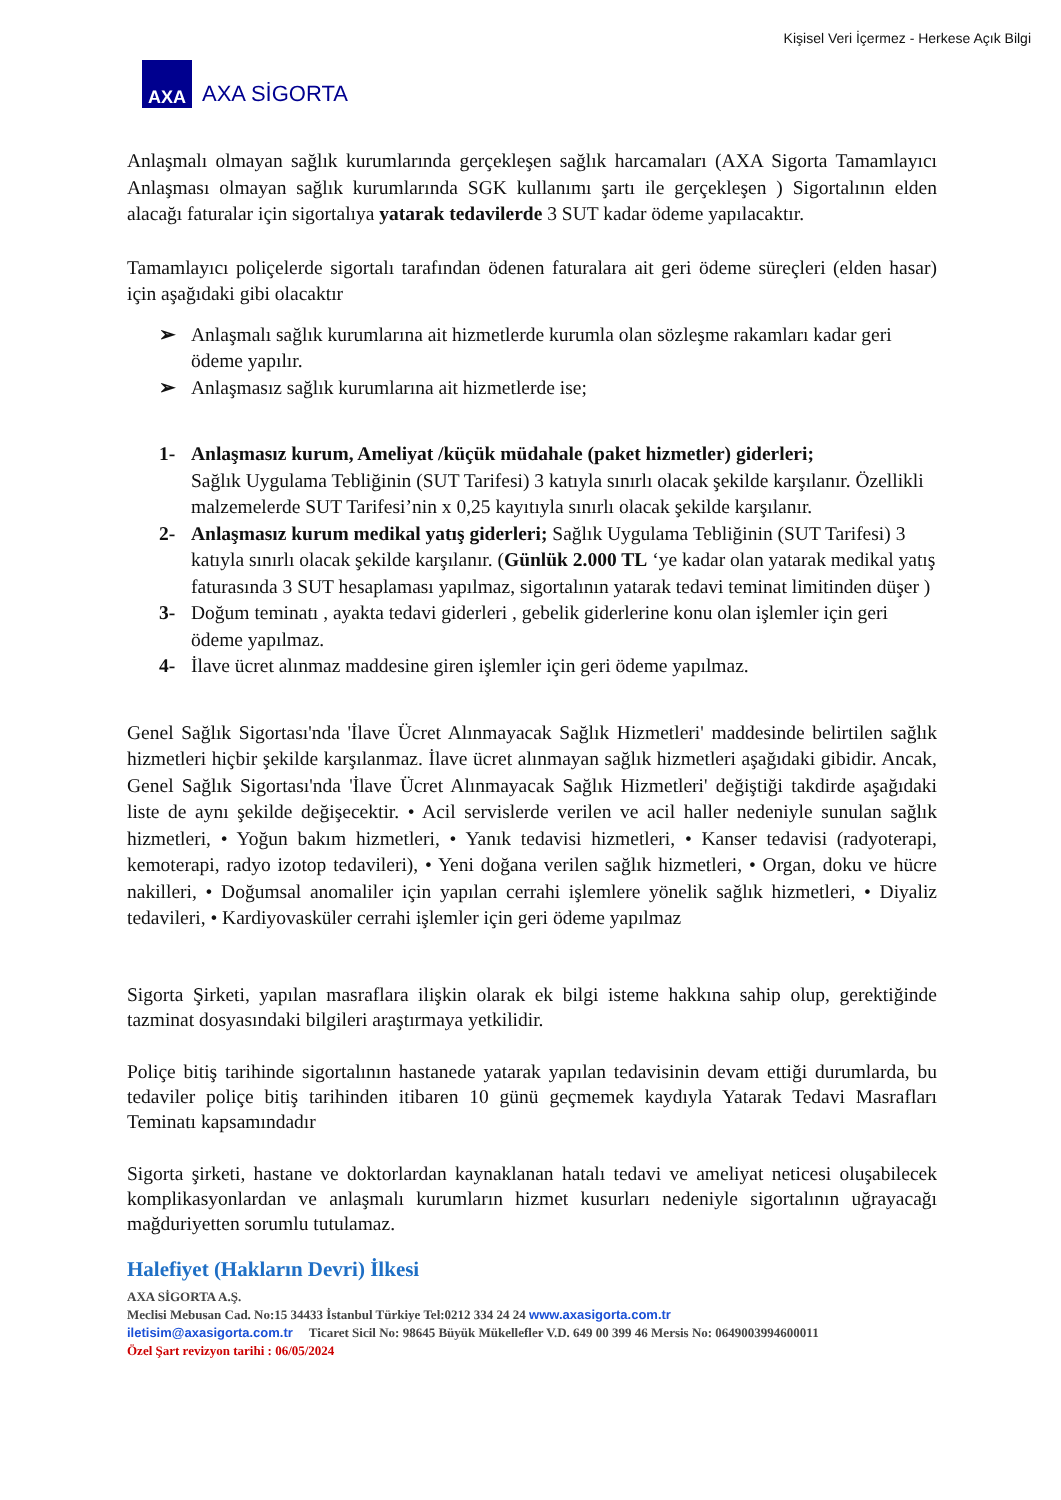Kişisel Veri İçermez - Herkese Açık Bilgi
AXA
AXA SİGORTA
Anlaşmalı olmayan sağlık kurumlarında gerçekleşen sağlık harcamaları (AXA Sigorta Tamamlayıcı Anlaşması olmayan sağlık kurumlarında SGK kullanımı şartı ile gerçekleşen ) Sigortalının elden alacağı faturalar için sigortalıya yatarak tedavilerde 3 SUT kadar ödeme yapılacaktır.
Tamamlayıcı poliçelerde sigortalı tarafından ödenen faturalara ait geri ödeme süreçleri (elden hasar) için aşağıdaki gibi olacaktır
➢ Anlaşmalı sağlık kurumlarına ait hizmetlerde kurumla olan sözleşme rakamları kadar geri ödeme yapılır.
➢ Anlaşmasız sağlık kurumlarına ait hizmetlerde ise;
1- Anlaşmasız kurum, Ameliyat /küçük müdahale (paket hizmetler) giderleri;
Sağlık Uygulama Tebliğinin (SUT Tarifesi) 3 katıyla sınırlı olacak şekilde karşılanır. Özellikli malzemelerde SUT Tarifesi’nin x 0,25 kayıtıyla sınırlı olacak şekilde karşılanır.
2- Anlaşmasız kurum medikal yatış giderleri; Sağlık Uygulama Tebliğinin (SUT Tarifesi) 3 katıyla sınırlı olacak şekilde karşılanır. (Günlük 2.000 TL ‘ye kadar olan yatarak medikal yatış faturasında 3 SUT hesaplaması yapılmaz, sigortalının yatarak tedavi teminat limitinden düşer )
3- Doğum teminatı , ayakta tedavi giderleri , gebelik giderlerine konu olan işlemler için geri ödeme yapılmaz.
4- İlave ücret alınmaz maddesine giren işlemler için geri ödeme yapılmaz.
Genel Sağlık Sigortası'nda 'İlave Ücret Alınmayacak Sağlık Hizmetleri' maddesinde belirtilen sağlık hizmetleri hiçbir şekilde karşılanmaz. İlave ücret alınmayan sağlık hizmetleri aşağıdaki gibidir. Ancak, Genel Sağlık Sigortası'nda 'İlave Ücret Alınmayacak Sağlık Hizmetleri' değiştiği takdirde aşağıdaki liste de aynı şekilde değişecektir. • Acil servislerde verilen ve acil haller nedeniyle sunulan sağlık hizmetleri, • Yoğun bakım hizmetleri, • Yanık tedavisi hizmetleri, • Kanser tedavisi (radyoterapi, kemoterapi, radyo izotop tedavileri), • Yeni doğana verilen sağlık hizmetleri, • Organ, doku ve hücre nakilleri, • Doğumsal anomaliler için yapılan cerrahi işlemlere yönelik sağlık hizmetleri, • Diyaliz tedavileri, • Kardiyovasküler cerrahi işlemler için geri ödeme yapılmaz
Sigorta Şirketi, yapılan masraflara ilişkin olarak ek bilgi isteme hakkına sahip olup, gerektiğinde tazminat dosyasındaki bilgileri araştırmaya yetkilidir.
Poliçe bitiş tarihinde sigortalının hastanede yatarak yapılan tedavisinin devam ettiği durumlarda, bu tedaviler poliçe bitiş tarihinden itibaren 10 günü geçmemek kaydıyla Yatarak Tedavi Masrafları Teminatı kapsamındadır
Sigorta şirketi, hastane ve doktorlardan kaynaklanan hatalı tedavi ve ameliyat neticesi oluşabilecek komplikasyonlardan ve anlaşmalı kurumların hizmet kusurları nedeniyle sigortalının uğrayacağı mağduriyetten sorumlu tutulamaz.
Halefiyet (Hakların Devri) İlkesi
AXA SİGORTA A.Ş.
Meclisi Mebusan Cad. No:15 34433 İstanbul Türkiye Tel:0212 334 24 24 www.axasigorta.com.tr
iletisim@axasigorta.com.tr Ticaret Sicil No: 98645 Büyük Mükellefler V.D. 649 00 399 46 Mersis No: 0649003994600011
Özel Şart revizyon tarihi : 06/05/2024